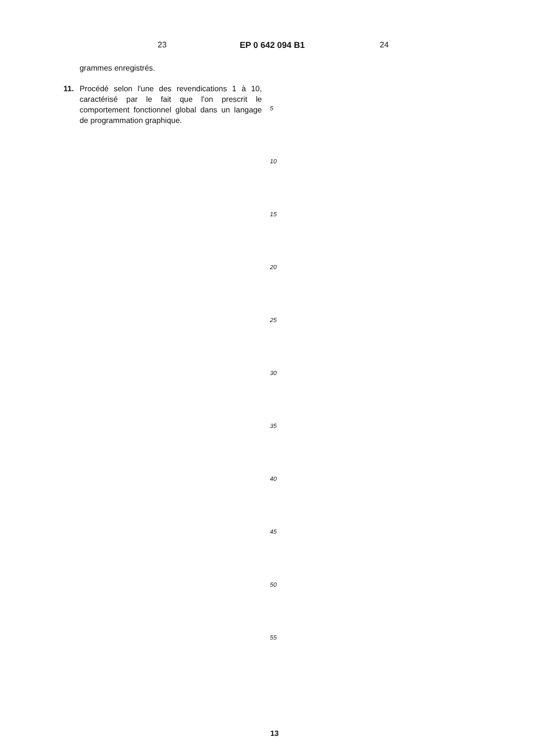23 EP 0 642 094 B1 24
grammes enregistrés.
11. Procédé selon l'une des revendications 1 à 10, caractérisé par le fait que l'on prescrit le comportement fonctionnel global dans un langage de programmation graphique.
5
10
15
20
25
30
35
40
45
50
55
13